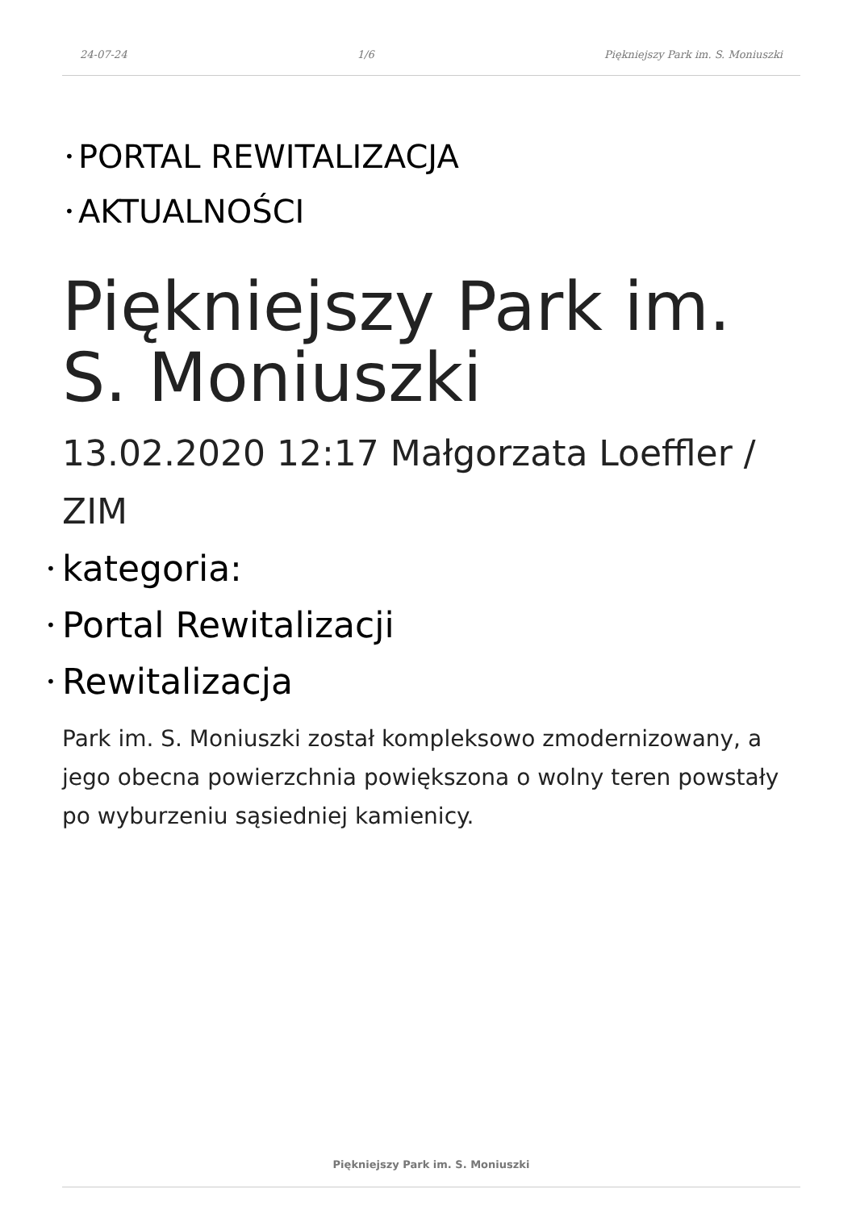24-07-24 1/6 Piękniejszy Park im. S. Moniuszki
• PORTAL REWITALIZACJA
• AKTUALNOŚCI
Piękniejszy Park im. S. Moniuszki
13.02.2020 12:17 Małgorzata Loeffler / ZIM
• kategoria:
• Portal Rewitalizacji
• Rewitalizacja
Park im. S. Moniuszki został kompleksowo zmodernizowany, a jego obecna powierzchnia powiększona o wolny teren powstały po wyburzeniu sąsiedniej kamienicy.
Piękniejszy Park im. S. Moniuszki